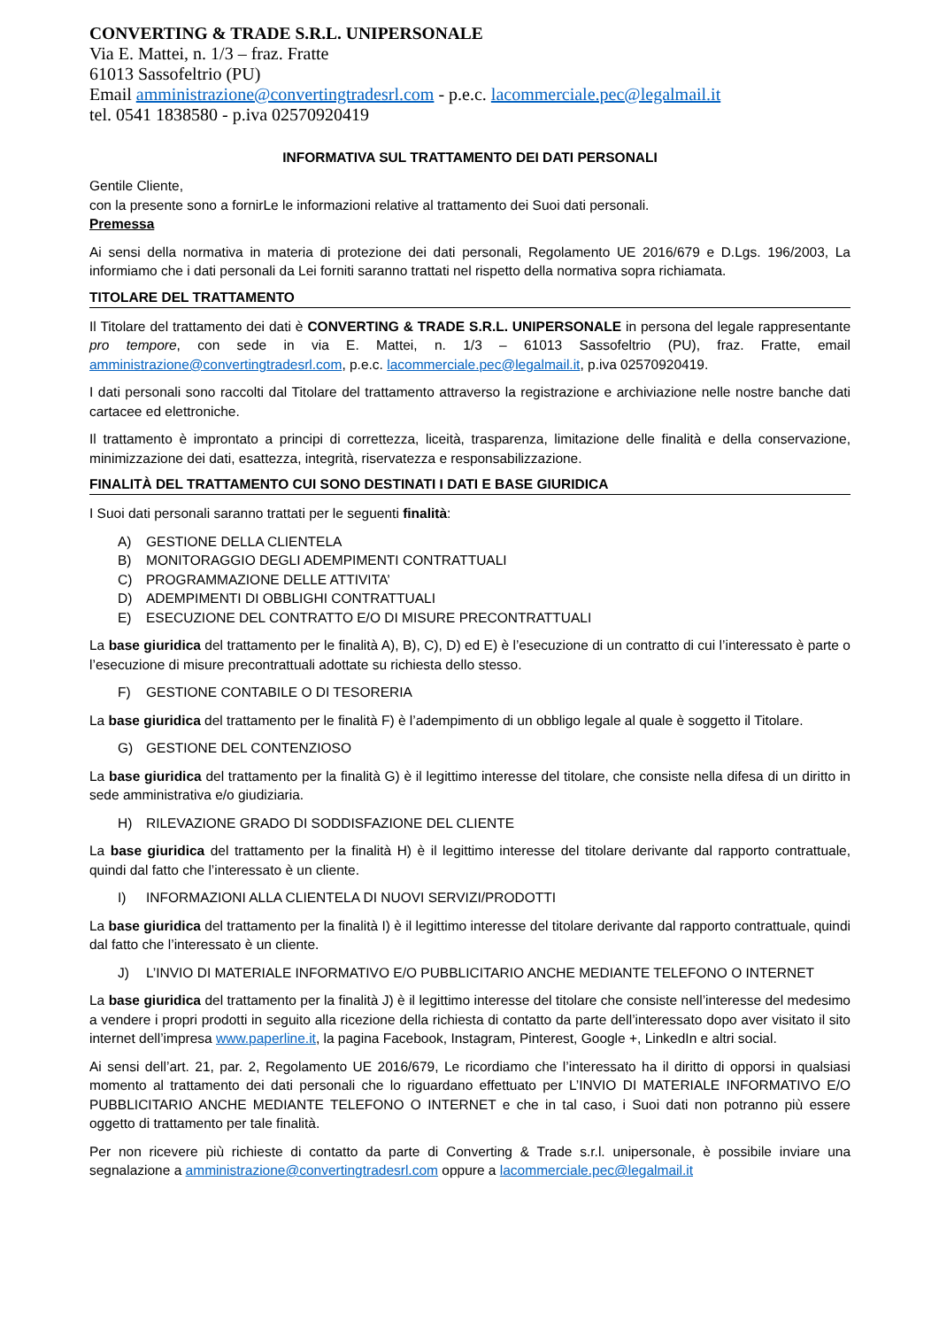CONVERTING & TRADE S.R.L. UNIPERSONALE
Via E. Mattei, n. 1/3 – fraz. Fratte
61013 Sassofeltrio (PU)
Email amministrazione@convertingtradesrl.com - p.e.c. lacommerciale.pec@legalmail.it
tel. 0541 1838580 - p.iva 02570920419
INFORMATIVA SUL TRATTAMENTO DEI DATI PERSONALI
Gentile Cliente,
con la presente sono a fornirLe le informazioni relative al trattamento dei Suoi dati personali.
Premessa
Ai sensi della normativa in materia di protezione dei dati personali, Regolamento UE 2016/679 e D.Lgs. 196/2003, La informiamo che i dati personali da Lei forniti saranno trattati nel rispetto della normativa sopra richiamata.
TITOLARE DEL TRATTAMENTO
Il Titolare del trattamento dei dati è CONVERTING & TRADE S.R.L. UNIPERSONALE in persona del legale rappresentante pro tempore, con sede in via E. Mattei, n. 1/3 – 61013 Sassofeltrio (PU), fraz. Fratte, email amministrazione@convertingtradesrl.com, p.e.c. lacommerciale.pec@legalmail.it, p.iva 02570920419.
I dati personali sono raccolti dal Titolare del trattamento attraverso la registrazione e archiviazione nelle nostre banche dati cartacee ed elettroniche.
Il trattamento è improntato a principi di correttezza, liceità, trasparenza, limitazione delle finalità e della conservazione, minimizzazione dei dati, esattezza, integrità, riservatezza e responsabilizzazione.
FINALITÀ DEL TRATTAMENTO CUI SONO DESTINATI I DATI E BASE GIURIDICA
I Suoi dati personali saranno trattati per le seguenti finalità:
A) GESTIONE DELLA CLIENTELA
B) MONITORAGGIO DEGLI ADEMPIMENTI CONTRATTUALI
C) PROGRAMMAZIONE DELLE ATTIVITA’
D) ADEMPIMENTI DI OBBLIGHI CONTRATTUALI
E) ESECUZIONE DEL CONTRATTO E/O DI MISURE PRECONTRATTUALI
La base giuridica del trattamento per le finalità A), B), C), D) ed E) è l’esecuzione di un contratto di cui l’interessato è parte o l’esecuzione di misure precontrattuali adottate su richiesta dello stesso.
F) GESTIONE CONTABILE O DI TESORERIA
La base giuridica del trattamento per le finalità F) è l’adempimento di un obbligo legale al quale è soggetto il Titolare.
G) GESTIONE DEL CONTENZIOSO
La base giuridica del trattamento per la finalità G) è il legittimo interesse del titolare, che consiste nella difesa di un diritto in sede amministrativa e/o giudiziaria.
H) RILEVAZIONE GRADO DI SODDISFAZIONE DEL CLIENTE
La base giuridica del trattamento per la finalità H) è il legittimo interesse del titolare derivante dal rapporto contrattuale, quindi dal fatto che l’interessato è un cliente.
I) INFORMAZIONI ALLA CLIENTELA DI NUOVI SERVIZI/PRODOTTI
La base giuridica del trattamento per la finalità I) è il legittimo interesse del titolare derivante dal rapporto contrattuale, quindi dal fatto che l’interessato è un cliente.
J) L’INVIO DI MATERIALE INFORMATIVO E/O PUBBLICITARIO ANCHE MEDIANTE TELEFONO O INTERNET
La base giuridica del trattamento per la finalità J) è il legittimo interesse del titolare che consiste nell’interesse del medesimo a vendere i propri prodotti in seguito alla ricezione della richiesta di contatto da parte dell’interessato dopo aver visitato il sito internet dell’impresa www.paperline.it, la pagina Facebook, Instagram, Pinterest, Google +, LinkedIn e altri social.
Ai sensi dell’art. 21, par. 2, Regolamento UE 2016/679, Le ricordiamo che l’interessato ha il diritto di opporsi in qualsiasi momento al trattamento dei dati personali che lo riguardano effettuato per L’INVIO DI MATERIALE INFORMATIVO E/O PUBBLICITARIO ANCHE MEDIANTE TELEFONO O INTERNET e che in tal caso, i Suoi dati non potranno più essere oggetto di trattamento per tale finalità.
Per non ricevere più richieste di contatto da parte di Converting & Trade s.r.l. unipersonale, è possibile inviare una segnalazione a amministrazione@convertingtradesrl.com oppure a lacommerciale.pec@legalmail.it